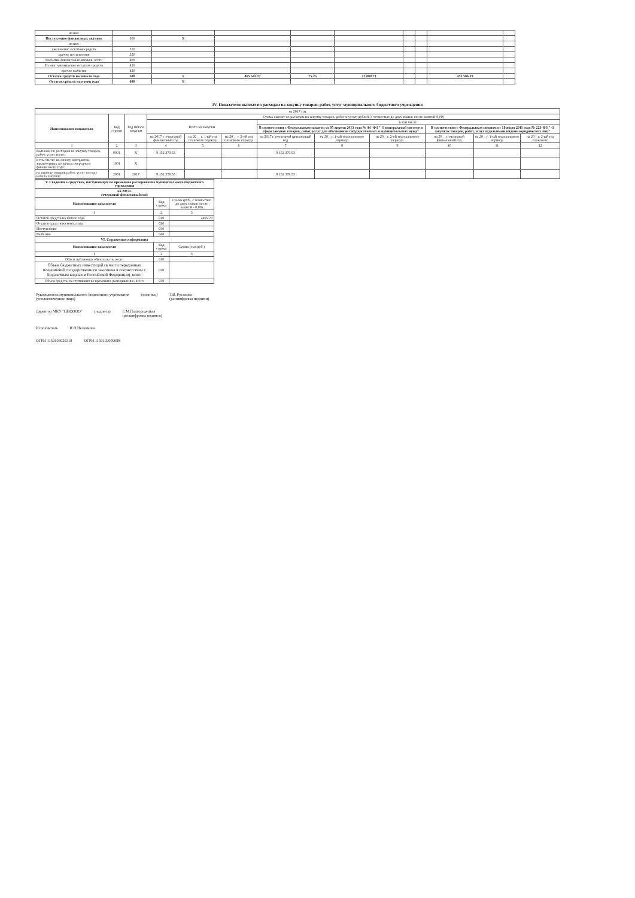| из них | | | | | | | | | |
| Поступление финансовых активов | 300 | X | | | | | | | |
| из них | | | | | | | | | |
| увеличение остатков средств | 310 | | | | | | | | |
| прочие поступления | 320 | | | | | | | | |
| Выбытие финансовых активов, всего | 400 | | | | | | | | |
| Из них: уменьшение остатков средств | 410 | | | | | | | | |
| прочие выбытия | 420 | | | | | | | | |
| Остаток средств на начало года | 500 | X | 465 542.17 | 75.25 | 12 880.73 | | | 452 586.19 | |
| Остаток средств на конец года | 600 | X | | | | | | | |
IV. Показатели выплат по расходам на закупку товаров, работ, услуг муниципального бюджетного учреждения
| на 2017 год | | | | | | | | | | | |
| Наименование показателя | Код строки | Год начала закупки | Сумма выплат по расходам на закупку товаров, работ и услуг, рублей (с точностью до двух знаков после запятой-0,00) | | | | | | | | |
| | | | Всего на закупки | | | в том числе: | | | | | |
| | | | | | | В соответствии с Федеральным законом от 05 апреля 2013 года № 44 -ФЗ " О контрактной системе в сфере закупок товаров, работ, услуг для обеспечения государственных и муниципальных нужд" | | | В соответствии с Федеральным законом от 18 июля 2011 года № 223-ФЗ " О закупках товаров, работ, услуг отдельными видами юридических лиц" | | |
| | | | на 2017 г. очередной финансовый год | на 20__ г. 1-ый год планового периода | на 20__ г. 2-ой год планового периода | на 2017 г. очередной финансовый год | на 20__г. 1-ый год планового периода | на 20__г. 2-ой год планового периода | на 20__г. очередной финансовый год | на 20__г. 1-ый год планового периода | на 20__г. 2-ый год планового |
| 1 | 2 | 3 | 4 | 5 | 6 | 7 | 8 | 9 | 10 | 11 | 12 |
| Выплаты по расходам на закупку товаров, работ, услуг всего: | 0001 | X | 9 152 379.53 | | | 9 152 379.53 | | | | | |
| в том числе: на оплату контрактов, заключенных до начала очередного финансового года: | 1001 | X | | | | | | | | | |
| на закупку товаров работ, услуг по году начала закупки: | 2001 | 2017 | 9 152 379.53 | | | 9 152 379.53 | | | | | |
| V. Сведения о средствах, поступающих во временное распоряжение муниципального бюджетного учреждения | | |
| на 2017г. (очередной финансовый год) | | |
| Наименование показателя | Код строки | Сумма (руб., с точностью до двух знаков после запятой - 0,00) |
| 1 | 2 | 3 |
| Остаток средств на начало года | 010 | 2465.78 |
| Остаток средств на конец года | 020 | |
| Поступление | 030 | |
| Выбытие | 040 | |
| VI. Справочная информация | | |
| Наименование показателя | Код строки | Сумма (тыс.руб.) |
| 1 | 2 | 3 |
| Объем публичных обязательств, всего | 010 | |
| Объем бюджетных инвестиций (в части переданных полномочий государственного заказчика в соответствии с Бюджетным кодексом Российской Федерации), всего | 020 | |
| Объем средств, поступивших во временное распоряжение, всего | 030 | |
Руководитель муниципального бюджетного учреждения
(уполномоченное лицо) (подпись) Т.В. Русанова
(расшифровка подписи)
Директор МКУ "ЦЦОООО" (подпись) Е.М.Подгородецкая
(расшифровка подписи)
Исполнитель И.Н.Незнамова
ОГРН 1159102020318 ОГРН 1159102009098